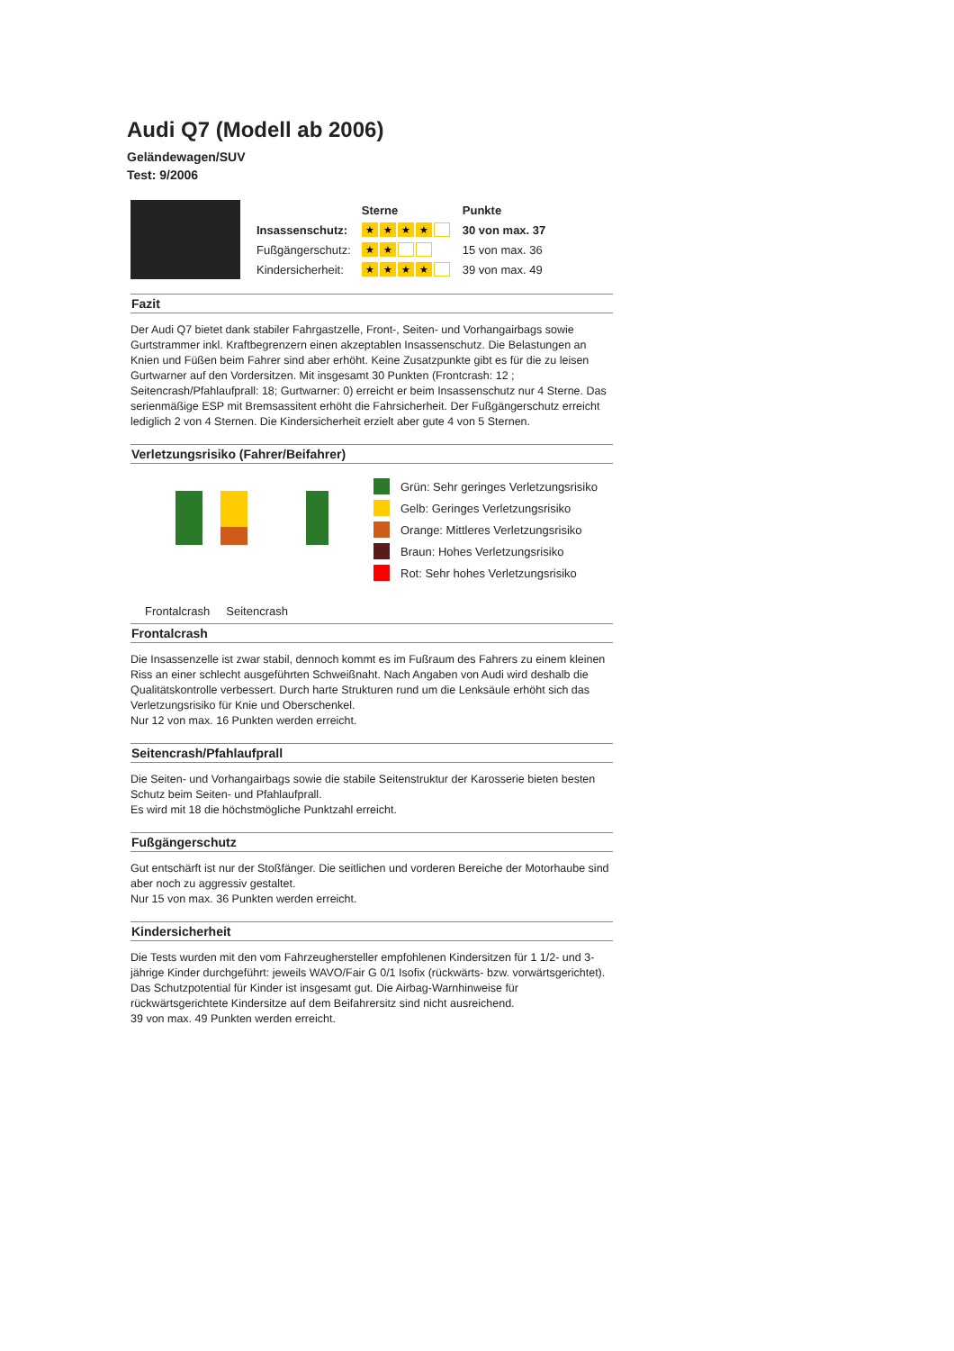Audi Q7 (Modell ab 2006)
Geländewagen/SUV
Test: 9/2006
| | Sterne | Punkte |
| --- | --- | --- |
| Insassenschutz: | ★ ★ ★ ★ | 30 von max. 37 |
| Fußgängerschutz: | ★ ★ | 15 von max. 36 |
| Kindersicherheit: | ★ ★ ★ ★ | 39 von max. 49 |
Fazit
Der Audi Q7 bietet dank stabiler Fahrgastzelle, Front-, Seiten- und Vorhangairbags sowie Gurtstrammer inkl. Kraftbegrenzern einen akzeptablen Insassenschutz. Die Belastungen an Knien und Füßen beim Fahrer sind aber erhöht. Keine Zusatzpunkte gibt es für die zu leisen Gurtwarner auf den Vordersitzen. Mit insgesamt 30 Punkten (Frontcrash: 12 ; Seitencrash/Pfahlaufprall: 18; Gurtwarner: 0) erreicht er beim Insassenschutz nur 4 Sterne. Das serienmäßige ESP mit Bremsassitent erhöht die Fahrsicherheit. Der Fußgängerschutz erreicht lediglich 2 von 4 Sternen. Die Kindersicherheit erzielt aber gute 4 von 5 Sternen.
Verletzungsrisiko (Fahrer/Beifahrer)
Grün: Sehr geringes Verletzungsrisiko
Gelb: Geringes Verletzungsrisiko
Orange: Mittleres Verletzungsrisiko
Braun: Hohes Verletzungsrisiko
Rot: Sehr hohes Verletzungsrisiko
Frontalcrash Seitencrash
Frontalcrash
Die Insassenzelle ist zwar stabil, dennoch kommt es im Fußraum des Fahrers zu einem kleinen Riss an einer schlecht ausgeführten Schweißnaht. Nach Angaben von Audi wird deshalb die Qualitätskontrolle verbessert. Durch harte Strukturen rund um die Lenksäule erhöht sich das Verletzungsrisiko für Knie und Oberschenkel.
Nur 12 von max. 16 Punkten werden erreicht.
Seitencrash/Pfahlaufprall
Die Seiten- und Vorhangairbags sowie die stabile Seitenstruktur der Karosserie bieten besten Schutz beim Seiten- und Pfahlaufprall.
Es wird mit 18 die höchstmögliche Punktzahl erreicht.
Fußgängerschutz
Gut entschärft ist nur der Stoßfänger. Die seitlichen und vorderen Bereiche der Motorhaube sind aber noch zu aggressiv gestaltet.
Nur 15 von max. 36 Punkten werden erreicht.
Kindersicherheit
Die Tests wurden mit den vom Fahrzeughersteller empfohlenen Kindersitzen für 1 1/2- und 3-jährige Kinder durchgeführt: jeweils WAVO/Fair G 0/1 Isofix (rückwärts- bzw. vorwärtsgerichtet). Das Schutzpotential für Kinder ist insgesamt gut. Die Airbag-Warnhinweise für rückwärtsgerichtete Kindersitze auf dem Beifahrersitz sind nicht ausreichend.
39 von max. 49 Punkten werden erreicht.